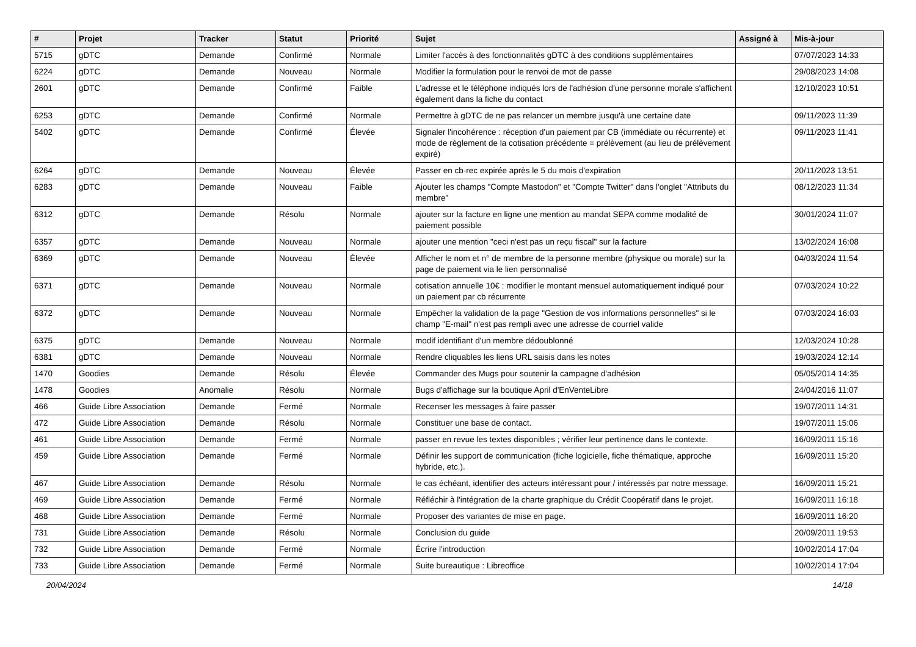| # | Projet | Tracker | Statut | Priorité | Sujet | Assigné à | Mis-à-jour |
| --- | --- | --- | --- | --- | --- | --- | --- |
| 5715 | gDTC | Demande | Confirmé | Normale | Limiter l'accès à des fonctionnalités gDTC à des conditions supplémentaires | | 07/07/2023 14:33 |
| 6224 | gDTC | Demande | Nouveau | Normale | Modifier la formulation pour le renvoi de mot de passe | | 29/08/2023 14:08 |
| 2601 | gDTC | Demande | Confirmé | Faible | L'adresse et le téléphone indiqués lors de l'adhésion d'une personne morale s'affichent également dans la fiche du contact | | 12/10/2023 10:51 |
| 6253 | gDTC | Demande | Confirmé | Normale | Permettre à gDTC de ne pas relancer un membre jusqu'à une certaine date | | 09/11/2023 11:39 |
| 5402 | gDTC | Demande | Confirmé | Élevée | Signaler l'incohérence : réception d'un paiement par CB (immédiate ou récurrente) et mode de règlement de la cotisation précédente = prélèvement (au lieu de prélèvement expiré) | | 09/11/2023 11:41 |
| 6264 | gDTC | Demande | Nouveau | Élevée | Passer en cb-rec expirée après le 5 du mois d'expiration | | 20/11/2023 13:51 |
| 6283 | gDTC | Demande | Nouveau | Faible | Ajouter les champs "Compte Mastodon" et "Compte Twitter" dans l'onglet "Attributs du membre" | | 08/12/2023 11:34 |
| 6312 | gDTC | Demande | Résolu | Normale | ajouter sur la facture en ligne une mention au mandat SEPA comme modalité de paiement possible | | 30/01/2024 11:07 |
| 6357 | gDTC | Demande | Nouveau | Normale | ajouter une mention "ceci n'est pas un reçu fiscal" sur la facture | | 13/02/2024 16:08 |
| 6369 | gDTC | Demande | Nouveau | Élevée | Afficher le nom et n° de membre de la personne membre (physique ou morale) sur la page de paiement via le lien personnalisé | | 04/03/2024 11:54 |
| 6371 | gDTC | Demande | Nouveau | Normale | cotisation annuelle 10€ : modifier le montant mensuel automatiquement indiqué pour un paiement par cb récurrente | | 07/03/2024 10:22 |
| 6372 | gDTC | Demande | Nouveau | Normale | Empêcher la validation de la page "Gestion de vos informations personnelles" si le champ "E-mail" n'est pas rempli avec une adresse de courriel valide | | 07/03/2024 16:03 |
| 6375 | gDTC | Demande | Nouveau | Normale | modif identifiant d'un membre dédoublonné | | 12/03/2024 10:28 |
| 6381 | gDTC | Demande | Nouveau | Normale | Rendre cliquables les liens URL saisis dans les notes | | 19/03/2024 12:14 |
| 1470 | Goodies | Demande | Résolu | Élevée | Commander des Mugs pour soutenir la campagne d'adhésion | | 05/05/2014 14:35 |
| 1478 | Goodies | Anomalie | Résolu | Normale | Bugs d'affichage sur la boutique April d'EnVenteLibre | | 24/04/2016 11:07 |
| 466 | Guide Libre Association | Demande | Fermé | Normale | Recenser les messages à faire passer | | 19/07/2011 14:31 |
| 472 | Guide Libre Association | Demande | Résolu | Normale | Constituer une base de contact. | | 19/07/2011 15:06 |
| 461 | Guide Libre Association | Demande | Fermé | Normale | passer en revue les textes disponibles ; vérifier leur pertinence dans le contexte. | | 16/09/2011 15:16 |
| 459 | Guide Libre Association | Demande | Fermé | Normale | Définir les support de communication (fiche logicielle, fiche thématique, approche hybride, etc.). | | 16/09/2011 15:20 |
| 467 | Guide Libre Association | Demande | Résolu | Normale | le cas échéant, identifier des acteurs intéressant pour / intéressés par notre message. | | 16/09/2011 15:21 |
| 469 | Guide Libre Association | Demande | Fermé | Normale | Réfléchir à l'intégration de la charte graphique du Crédit Coopératif dans le projet. | | 16/09/2011 16:18 |
| 468 | Guide Libre Association | Demande | Fermé | Normale | Proposer des variantes de mise en page. | | 16/09/2011 16:20 |
| 731 | Guide Libre Association | Demande | Résolu | Normale | Conclusion du guide | | 20/09/2011 19:53 |
| 732 | Guide Libre Association | Demande | Fermé | Normale | Écrire l'introduction | | 10/02/2014 17:04 |
| 733 | Guide Libre Association | Demande | Fermé | Normale | Suite bureautique : Libreoffice | | 10/02/2014 17:04 |
20/04/2024 14/18